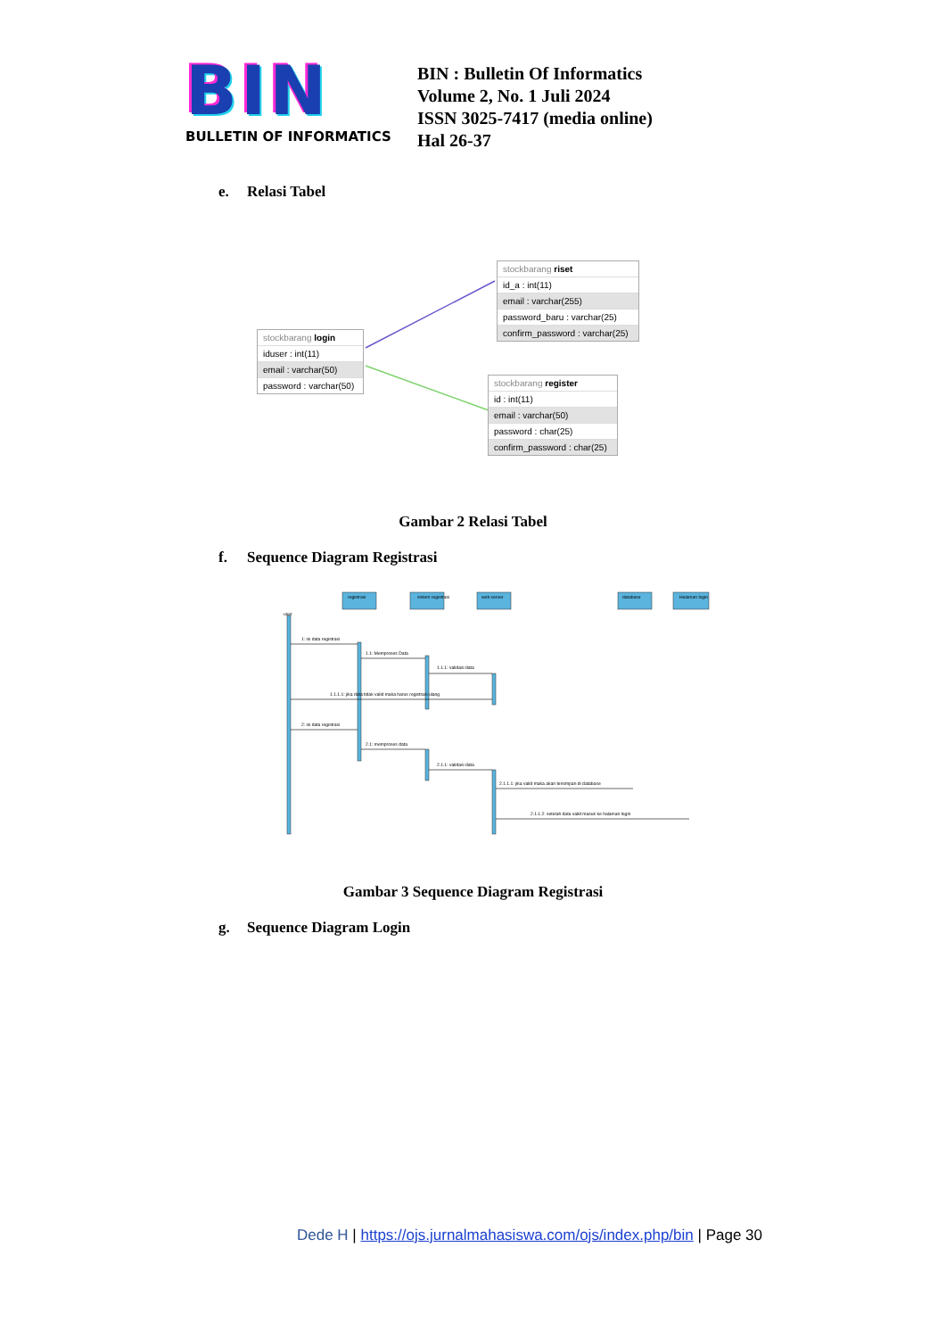BIN
BULLETIN OF INFORMATICS
BIN : Bulletin Of Informatics
Volume 2, No. 1 Juli 2024
ISSN 3025-7417 (media online)
Hal 26-37
e. Relasi Tabel
stockbarang riset
id_a : int(11)
email : varchar(255)
password_baru : varchar(25)
confirm_password : varchar(25)
stockbarang login
iduser : int(11)
email : varchar(50)
password : varchar(50)
stockbarang register
id : int(11)
email : varchar(50)
password : char(25)
confirm_password : char(25)
Gambar 2 Relasi Tabel
f. Sequence Diagram Registrasi
registrasi
sistem registrasi
web server
database
Halaman login
user
1: isi data registrasi
1.1: Memproses Data
1.1.1: validasi data
1.1.1.1: jika data tidak valid maka harus registrasi ulang
2: isi data registrasi
2.1: memproses data
2.1.1: validasi data
2.1.1.1: jika valid maka akan tersimpan di database
2.1.1.2: setelah data valid masuk ke halaman login
Gambar 3 Sequence Diagram Registrasi
g. Sequence Diagram Login
Dede H | https://ojs.jurnalmahasiswa.com/ojs/index.php/bin | Page 30